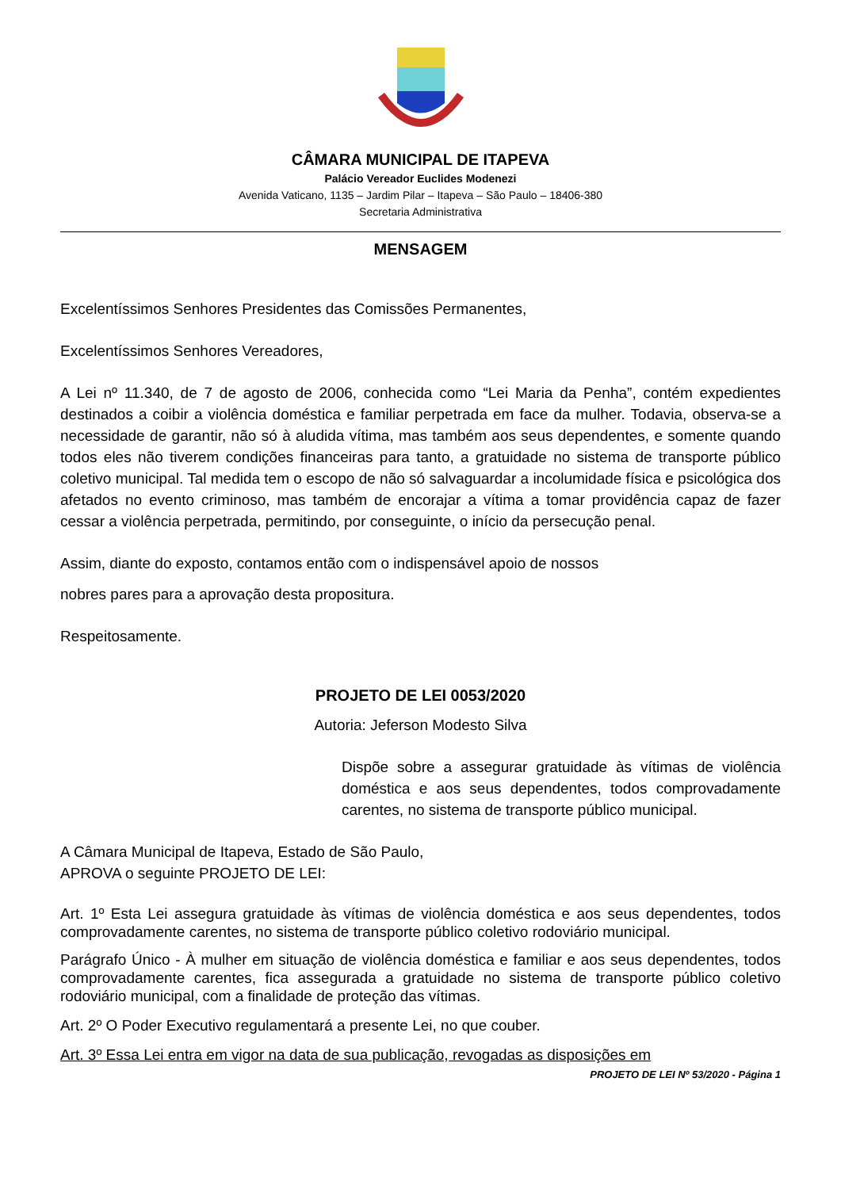CÂMARA MUNICIPAL DE ITAPEVA
Palácio Vereador Euclides Modenezi
Avenida Vaticano, 1135 – Jardim Pilar – Itapeva – São Paulo – 18406-380
Secretaria Administrativa
MENSAGEM
Excelentíssimos Senhores Presidentes das Comissões Permanentes,
Excelentíssimos Senhores Vereadores,
A Lei nº 11.340, de 7 de agosto de 2006, conhecida como “Lei Maria da Penha”, contém expedientes destinados a coibir a violência doméstica e familiar perpetrada em face da mulher. Todavia, observa-se a necessidade de garantir, não só à aludida vítima, mas também aos seus dependentes, e somente quando todos eles não tiverem condições financeiras para tanto, a gratuidade no sistema de transporte público coletivo municipal. Tal medida tem o escopo de não só salvaguardar a incolumidade física e psicológica dos afetados no evento criminoso, mas também de encorajar a vítima a tomar providência capaz de fazer cessar a violência perpetrada, permitindo, por conseguinte, o início da persecução penal.
Assim, diante do exposto, contamos então com o indispensável apoio de nossos
nobres pares para a aprovação desta propositura.
Respeitosamente.
PROJETO DE LEI 0053/2020
Autoria: Jeferson Modesto Silva
Dispõe sobre a assegurar gratuidade às vítimas de violência doméstica e aos seus dependentes, todos comprovadamente carentes, no sistema de transporte público municipal.
A Câmara Municipal de Itapeva, Estado de São Paulo, APROVA o seguinte PROJETO DE LEI:
Art. 1º Esta Lei assegura gratuidade às vítimas de violência doméstica e aos seus dependentes, todos comprovadamente carentes, no sistema de transporte público coletivo rodoviário municipal.
Parágrafo Único - À mulher em situação de violência doméstica e familiar e aos seus dependentes, todos comprovadamente carentes, fica assegurada a gratuidade no sistema de transporte público coletivo rodoviário municipal, com a finalidade de proteção das vítimas.
Art. 2º O Poder Executivo regulamentará a presente Lei, no que couber.
Art. 3º Essa Lei entra em vigor na data de sua publicação, revogadas as disposições em
PROJETO DE LEI Nº 53/2020 - Página 1